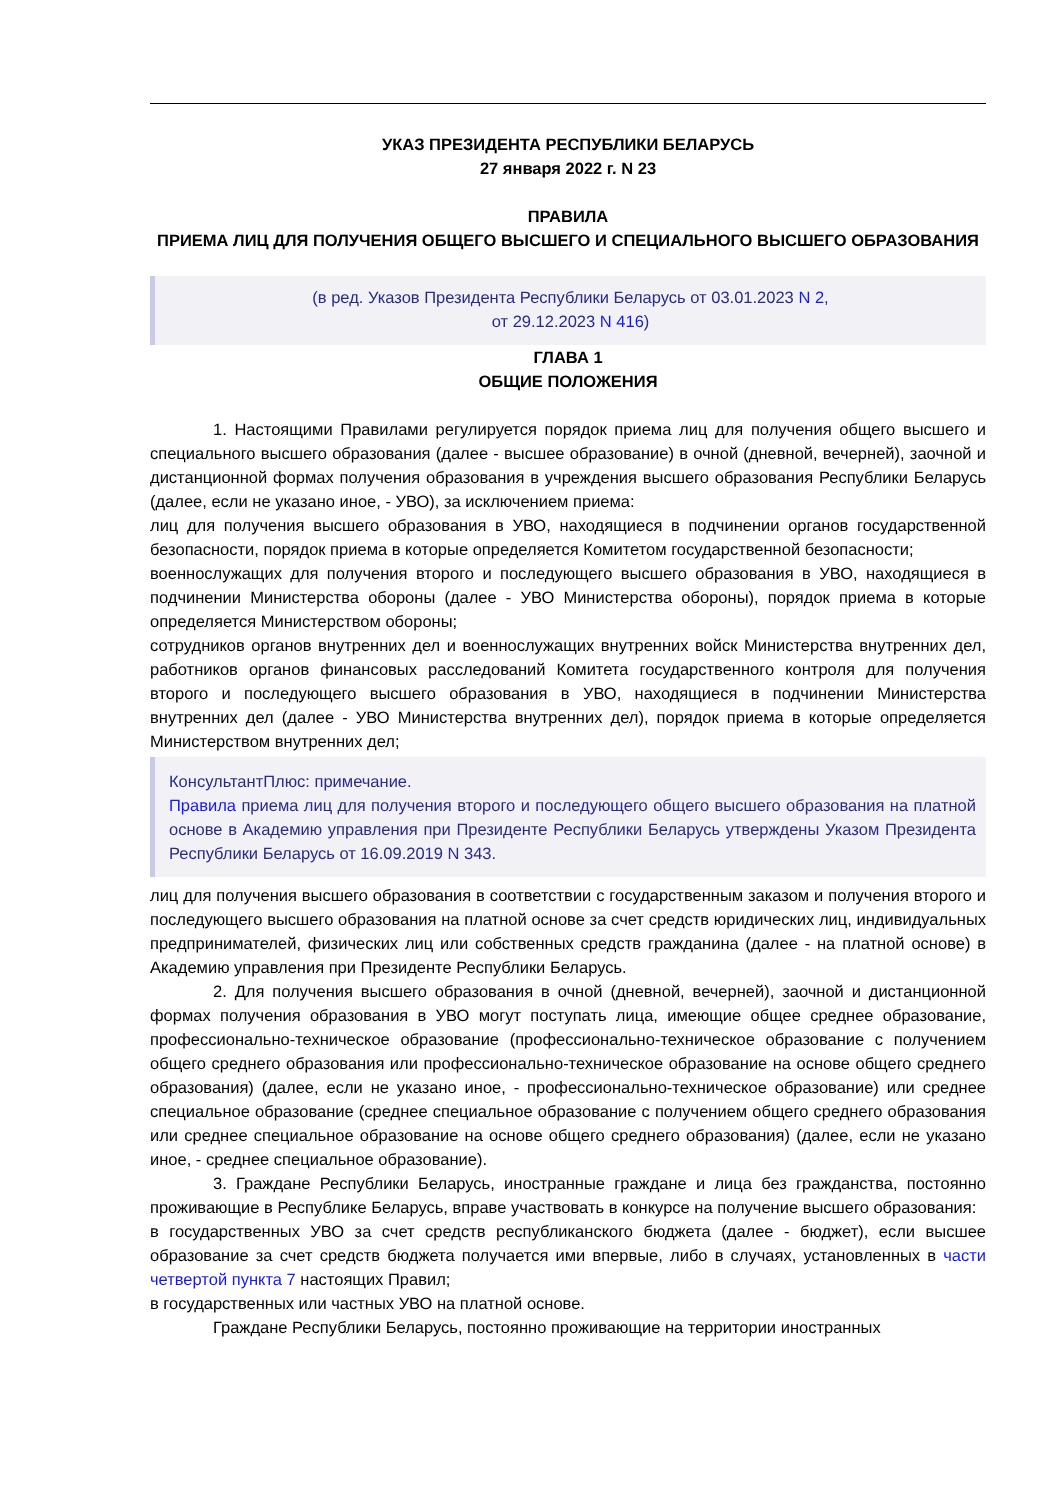УКАЗ ПРЕЗИДЕНТА РЕСПУБЛИКИ БЕЛАРУСЬ
27 января 2022 г. N 23
ПРАВИЛА
ПРИЕМА ЛИЦ ДЛЯ ПОЛУЧЕНИЯ ОБЩЕГО ВЫСШЕГО И СПЕЦИАЛЬНОГО ВЫСШЕГО ОБРАЗОВАНИЯ
(в ред. Указов Президента Республики Беларусь от 03.01.2023 N 2,
от 29.12.2023 N 416)
ГЛАВА 1
ОБЩИЕ ПОЛОЖЕНИЯ
1. Настоящими Правилами регулируется порядок приема лиц для получения общего высшего и специального высшего образования (далее - высшее образование) в очной (дневной, вечерней), заочной и дистанционной формах получения образования в учреждения высшего образования Республики Беларусь (далее, если не указано иное, - УВО), за исключением приема:
лиц для получения высшего образования в УВО, находящиеся в подчинении органов государственной безопасности, порядок приема в которые определяется Комитетом государственной безопасности;
военнослужащих для получения второго и последующего высшего образования в УВО, находящиеся в подчинении Министерства обороны (далее - УВО Министерства обороны), порядок приема в которые определяется Министерством обороны;
сотрудников органов внутренних дел и военнослужащих внутренних войск Министерства внутренних дел, работников органов финансовых расследований Комитета государственного контроля для получения второго и последующего высшего образования в УВО, находящиеся в подчинении Министерства внутренних дел (далее - УВО Министерства внутренних дел), порядок приема в которые определяется Министерством внутренних дел;
КонсультантПлюс: примечание.
Правила приема лиц для получения второго и последующего общего высшего образования на платной основе в Академию управления при Президенте Республики Беларусь утверждены Указом Президента Республики Беларусь от 16.09.2019 N 343.
лиц для получения высшего образования в соответствии с государственным заказом и получения второго и последующего высшего образования на платной основе за счет средств юридических лиц, индивидуальных предпринимателей, физических лиц или собственных средств гражданина (далее - на платной основе) в Академию управления при Президенте Республики Беларусь.
2. Для получения высшего образования в очной (дневной, вечерней), заочной и дистанционной формах получения образования в УВО могут поступать лица, имеющие общее среднее образование, профессионально-техническое образование (профессионально-техническое образование с получением общего среднего образования или профессионально-техническое образование на основе общего среднего образования) (далее, если не указано иное, - профессионально-техническое образование) или среднее специальное образование (среднее специальное образование с получением общего среднего образования или среднее специальное образование на основе общего среднего образования) (далее, если не указано иное, - среднее специальное образование).
3. Граждане Республики Беларусь, иностранные граждане и лица без гражданства, постоянно проживающие в Республике Беларусь, вправе участвовать в конкурсе на получение высшего образования:
в государственных УВО за счет средств республиканского бюджета (далее - бюджет), если высшее образование за счет средств бюджета получается ими впервые, либо в случаях, установленных в части четвертой пункта 7 настоящих Правил;
в государственных или частных УВО на платной основе.
Граждане Республики Беларусь, постоянно проживающие на территории иностранных